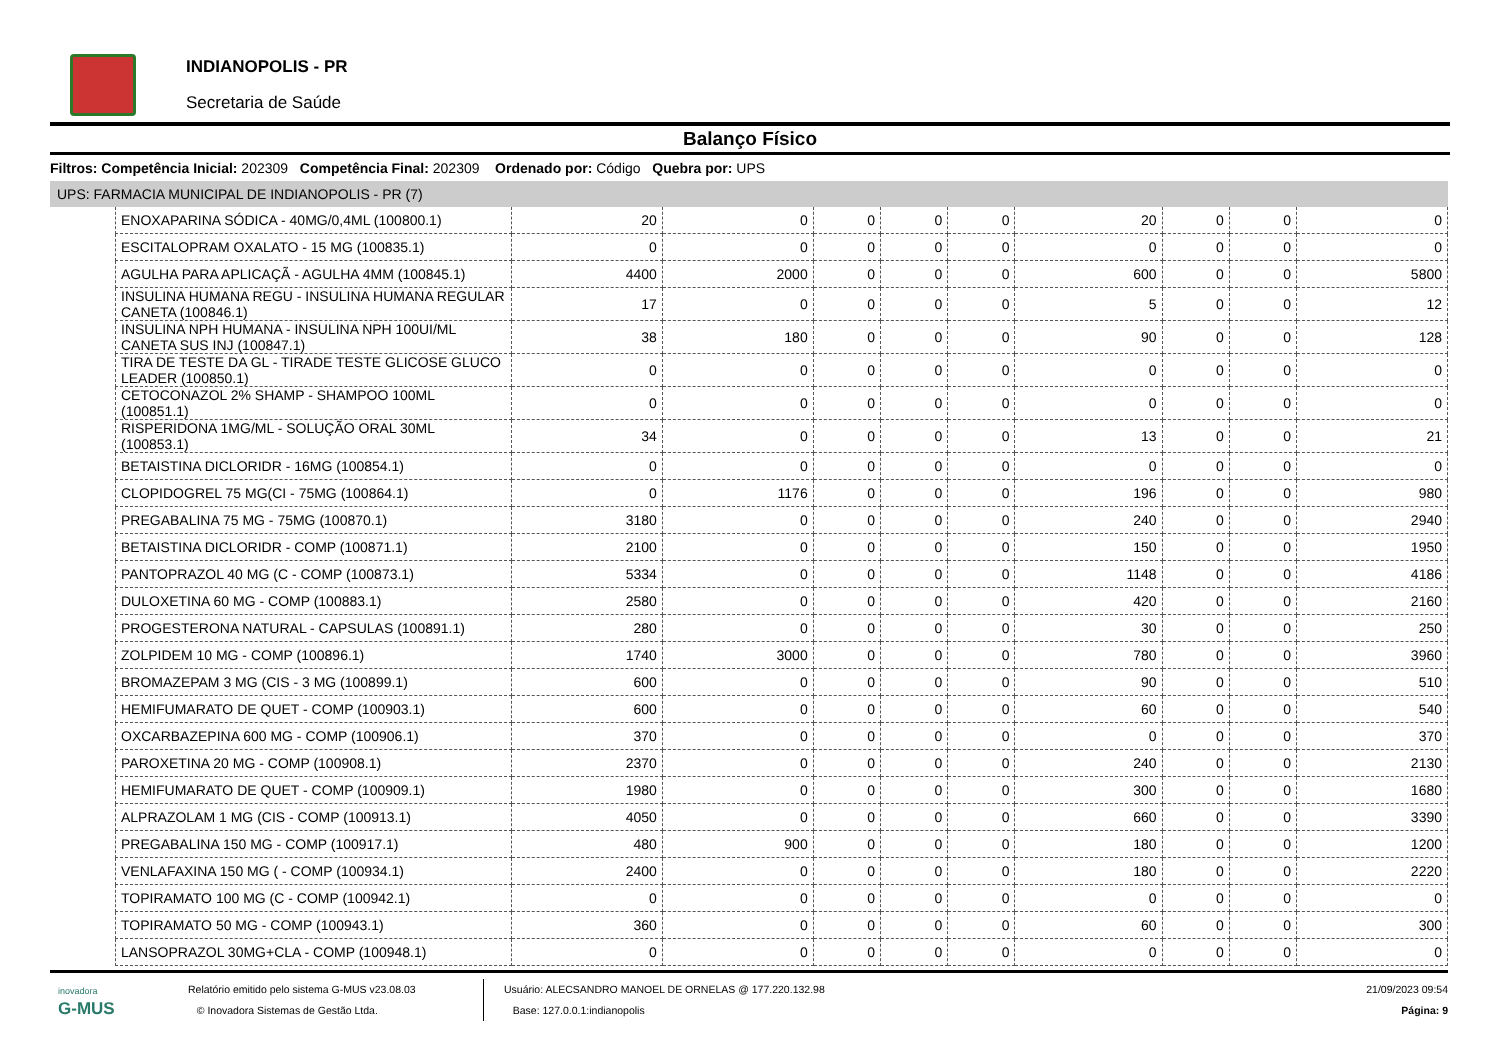INDIANOPOLIS - PR
Secretaria de Saúde
Balanço Físico
Filtros: Competência Inicial: 202309 Competência Final: 202309 Ordenado por: Código Quebra por: UPS
UPS: FARMACIA MUNICIPAL DE INDIANOPOLIS - PR (7)
| ENOXAPARINA SÓDICA - 40MG/0,4ML (100800.1) | 20 | 0 | 0 | 0 | 0 | 20 | 0 | 0 | 0 |
| ESCITALOPRAM OXALATO - 15 MG (100835.1) | 0 | 0 | 0 | 0 | 0 | 0 | 0 | 0 | 0 |
| AGULHA PARA APLICAÇÃ - AGULHA 4MM (100845.1) | 4400 | 2000 | 0 | 0 | 0 | 600 | 0 | 0 | 5800 |
| INSULINA HUMANA REGU - INSULINA HUMANA REGULAR CANETA (100846.1) | 17 | 0 | 0 | 0 | 0 | 5 | 0 | 0 | 12 |
| INSULINA NPH HUMANA - INSULINA NPH 100UI/ML CANETA SUS INJ (100847.1) | 38 | 180 | 0 | 0 | 0 | 90 | 0 | 0 | 128 |
| TIRA DE TESTE DA GL - TIRADE TESTE GLICOSE GLUCO LEADER (100850.1) | 0 | 0 | 0 | 0 | 0 | 0 | 0 | 0 | 0 |
| CETOCONAZOL 2% SHAMP - SHAMPOO 100ML (100851.1) | 0 | 0 | 0 | 0 | 0 | 0 | 0 | 0 | 0 |
| RISPERIDONA 1MG/ML - SOLUÇÃO ORAL 30ML (100853.1) | 34 | 0 | 0 | 0 | 0 | 13 | 0 | 0 | 21 |
| BETAISTINA DICLORIDR - 16MG (100854.1) | 0 | 0 | 0 | 0 | 0 | 0 | 0 | 0 | 0 |
| CLOPIDOGREL 75 MG(CI - 75MG (100864.1) | 0 | 1176 | 0 | 0 | 0 | 196 | 0 | 0 | 980 |
| PREGABALINA 75 MG - 75MG (100870.1) | 3180 | 0 | 0 | 0 | 0 | 240 | 0 | 0 | 2940 |
| BETAISTINA DICLORIDR - COMP (100871.1) | 2100 | 0 | 0 | 0 | 0 | 150 | 0 | 0 | 1950 |
| PANTOPRAZOL 40 MG (C - COMP (100873.1) | 5334 | 0 | 0 | 0 | 0 | 1148 | 0 | 0 | 4186 |
| DULOXETINA 60 MG - COMP (100883.1) | 2580 | 0 | 0 | 0 | 0 | 420 | 0 | 0 | 2160 |
| PROGESTERONA NATURAL - CAPSULAS (100891.1) | 280 | 0 | 0 | 0 | 0 | 30 | 0 | 0 | 250 |
| ZOLPIDEM 10 MG - COMP (100896.1) | 1740 | 3000 | 0 | 0 | 0 | 780 | 0 | 0 | 3960 |
| BROMAZEPAM 3 MG (CIS - 3 MG (100899.1) | 600 | 0 | 0 | 0 | 0 | 90 | 0 | 0 | 510 |
| HEMIFUMARATO DE QUET - COMP (100903.1) | 600 | 0 | 0 | 0 | 0 | 60 | 0 | 0 | 540 |
| OXCARBAZEPINA 600 MG - COMP (100906.1) | 370 | 0 | 0 | 0 | 0 | 0 | 0 | 0 | 370 |
| PAROXETINA 20 MG - COMP (100908.1) | 2370 | 0 | 0 | 0 | 0 | 240 | 0 | 0 | 2130 |
| HEMIFUMARATO DE QUET - COMP (100909.1) | 1980 | 0 | 0 | 0 | 0 | 300 | 0 | 0 | 1680 |
| ALPRAZOLAM 1 MG (CIS - COMP (100913.1) | 4050 | 0 | 0 | 0 | 0 | 660 | 0 | 0 | 3390 |
| PREGABALINA 150 MG - COMP (100917.1) | 480 | 900 | 0 | 0 | 0 | 180 | 0 | 0 | 1200 |
| VENLAFAXINA 150 MG ( - COMP (100934.1) | 2400 | 0 | 0 | 0 | 0 | 180 | 0 | 0 | 2220 |
| TOPIRAMATO 100 MG (C - COMP (100942.1) | 0 | 0 | 0 | 0 | 0 | 0 | 0 | 0 | 0 |
| TOPIRAMATO 50 MG - COMP (100943.1) | 360 | 0 | 0 | 0 | 0 | 60 | 0 | 0 | 300 |
| LANSOPRAZOL 30MG+CLA - COMP (100948.1) | 0 | 0 | 0 | 0 | 0 | 0 | 0 | 0 | 0 |
inovadora
G-MUS
Relatório emitido pelo sistema G-MUS v23.08.03
© Inovadora Sistemas de Gestão Ltda.
Usuário: ALECSANDRO MANOEL DE ORNELAS @ 177.220.132.98
Base: 127.0.0.1:indianopolis
21/09/2023 09:54
Página: 9